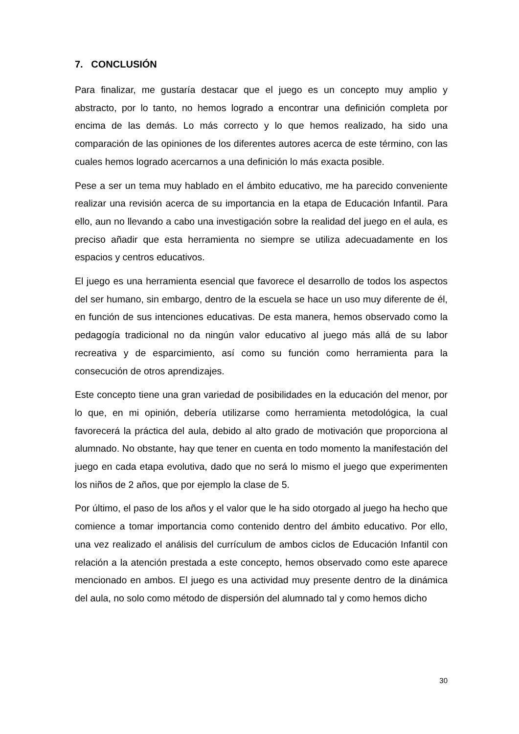7. CONCLUSIÓN
Para finalizar, me gustaría destacar que el juego es un concepto muy amplio y abstracto, por lo tanto, no hemos logrado a encontrar una definición completa por encima de las demás. Lo más correcto y lo que hemos realizado, ha sido una comparación de las opiniones de los diferentes autores acerca de este término, con las cuales hemos logrado acercarnos a una definición lo más exacta posible.
Pese a ser un tema muy hablado en el ámbito educativo, me ha parecido conveniente realizar una revisión acerca de su importancia en la etapa de Educación Infantil. Para ello, aun no llevando a cabo una investigación sobre la realidad del juego en el aula, es preciso añadir que esta herramienta no siempre se utiliza adecuadamente en los espacios y centros educativos.
El juego es una herramienta esencial que favorece el desarrollo de todos los aspectos del ser humano, sin embargo, dentro de la escuela se hace un uso muy diferente de él, en función de sus intenciones educativas. De esta manera, hemos observado como la pedagogía tradicional no da ningún valor educativo al juego más allá de su labor recreativa y de esparcimiento, así como su función como herramienta para la consecución de otros aprendizajes.
Este concepto tiene una gran variedad de posibilidades en la educación del menor, por lo que, en mi opinión, debería utilizarse como herramienta metodológica, la cual favorecerá la práctica del aula, debido al alto grado de motivación que proporciona al alumnado. No obstante, hay que tener en cuenta en todo momento la manifestación del juego en cada etapa evolutiva, dado que no será lo mismo el juego que experimenten los niños de 2 años, que por ejemplo la clase de 5.
Por último, el paso de los años y el valor que le ha sido otorgado al juego ha hecho que comience a tomar importancia como contenido dentro del ámbito educativo. Por ello, una vez realizado el análisis del currículum de ambos ciclos de Educación Infantil con relación a la atención prestada a este concepto, hemos observado como este aparece mencionado en ambos. El juego es una actividad muy presente dentro de la dinámica del aula, no solo como método de dispersión del alumnado tal y como hemos dicho
30